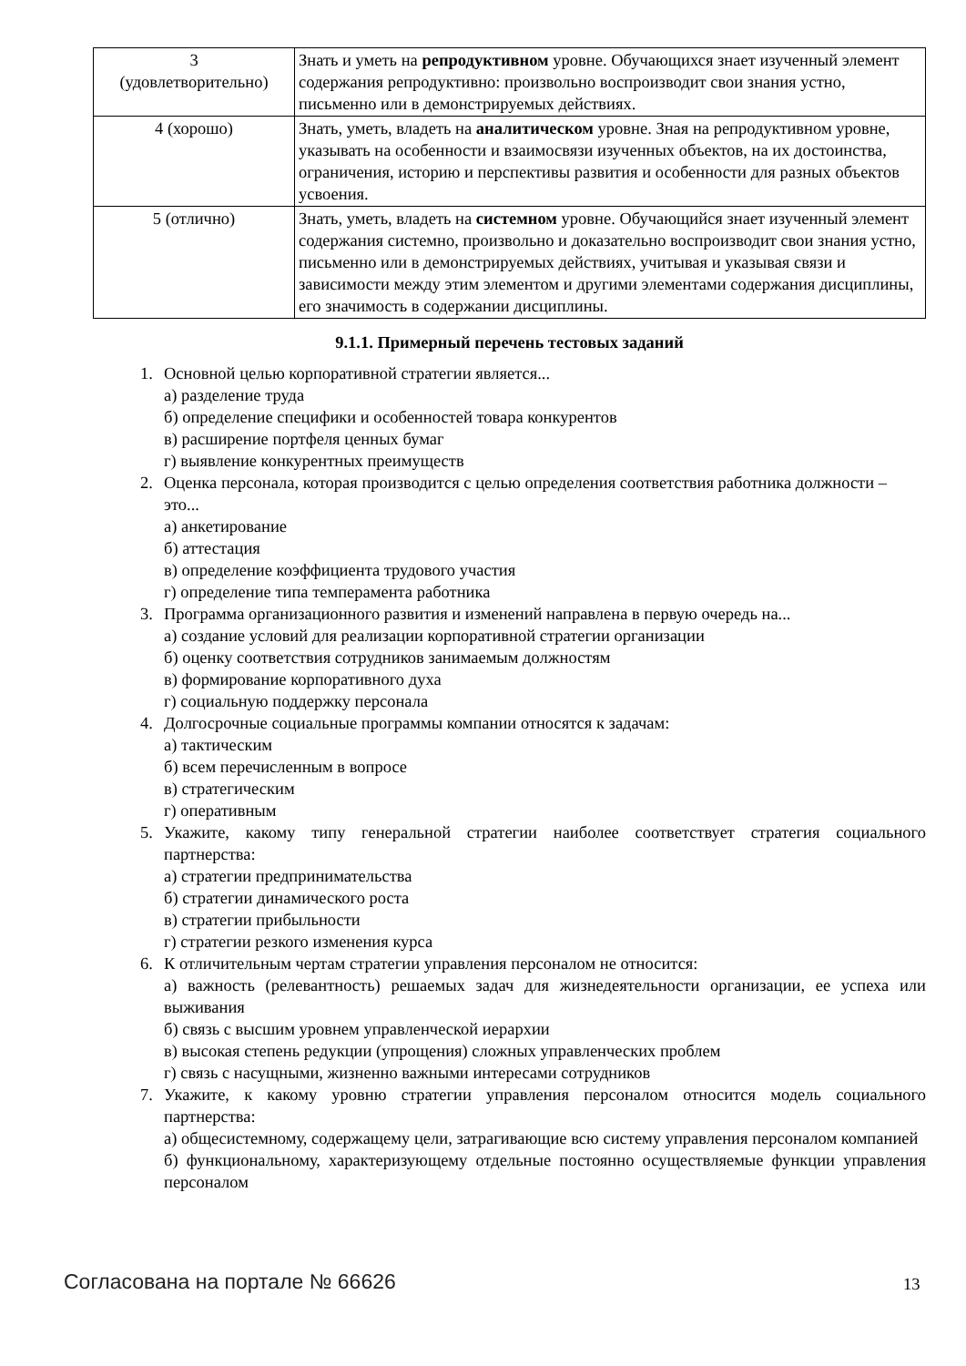| 3 (удовлетворительно) | Знать и уметь на репродуктивном уровне. Обучающихся знает изученный элемент содержания репродуктивно: произвольно воспроизводит свои знания устно, письменно или в демонстрируемых действиях. |
| 4 (хорошо) | Знать, уметь, владеть на аналитическом уровне. Зная на репродуктивном уровне, указывать на особенности и взаимосвязи изученных объектов, на их достоинства, ограничения, историю и перспективы развития и особенности для разных объектов усвоения. |
| 5 (отлично) | Знать, уметь, владеть на системном уровне. Обучающийся знает изученный элемент содержания системно, произвольно и доказательно воспроизводит свои знания устно, письменно или в демонстрируемых действиях, учитывая и указывая связи и зависимости между этим элементом и другими элементами содержания дисциплины, его значимость в содержании дисциплины. |
9.1.1. Примерный перечень тестовых заданий
1. Основной целью корпоративной стратегии является...
а) разделение труда
б) определение специфики и особенностей товара конкурентов
в) расширение портфеля ценных бумаг
г) выявление конкурентных преимуществ
2. Оценка персонала, которая производится с целью определения соответствия работника должности – это...
а) анкетирование
б) аттестация
в) определение коэффициента трудового участия
г) определение типа темперамента работника
3. Программа организационного развития и изменений направлена в первую очередь на...
а) создание условий для реализации корпоративной стратегии организации
б) оценку соответствия сотрудников занимаемым должностям
в) формирование корпоративного духа
г) социальную поддержку персонала
4. Долгосрочные социальные программы компании относятся к задачам:
а) тактическим
б) всем перечисленным в вопросе
в) стратегическим
г) оперативным
5. Укажите, какому типу генеральной стратегии наиболее соответствует стратегия социального партнерства:
а) стратегии предпринимательства
б) стратегии динамического роста
в) стратегии прибыльности
г) стратегии резкого изменения курса
6. К отличительным чертам стратегии управления персоналом не относится:
а) важность (релевантность) решаемых задач для жизнедеятельности организации, ее успеха или выживания
б) связь с высшим уровнем управленческой иерархии
в) высокая степень редукции (упрощения) сложных управленческих проблем
г) связь с насущными, жизненно важными интересами сотрудников
7. Укажите, к какому уровню стратегии управления персоналом относится модель социального партнерства:
а) общесистемному, содержащему цели, затрагивающие всю систему управления персоналом компанией
б) функциональному, характеризующему отдельные постоянно осуществляемые функции управления персоналом
Согласована на портале № 66626 13